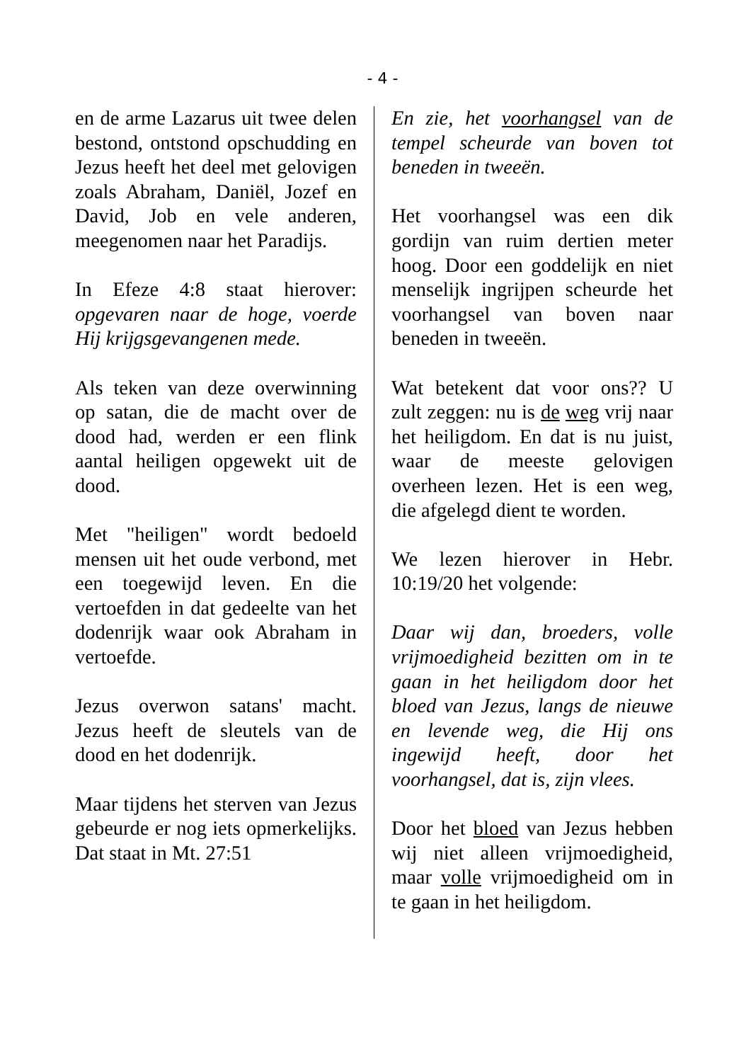- 4 -
en de arme Lazarus uit twee delen bestond, ontstond opschudding en Jezus heeft het deel met gelovigen zoals Abraham, Daniël, Jozef en David, Job en vele anderen, meegenomen naar het Paradijs.
In Efeze 4:8 staat hierover: opgevaren naar de hoge, voerde Hij krijgsgevangenen mede.
Als teken van deze overwinning op satan, die de macht over de dood had, werden er een flink aantal heiligen opgewekt uit de dood.
Met "heiligen" wordt bedoeld mensen uit het oude verbond, met een toegewijd leven. En die vertoefden in dat gedeelte van het dodenrijk waar ook Abraham in vertoefde.
Jezus overwon satans' macht. Jezus heeft de sleutels van de dood en het dodenrijk.
Maar tijdens het sterven van Jezus gebeurde er nog iets opmerkelijks. Dat staat in Mt. 27:51
En zie, het voorhangsel van de tempel scheurde van boven tot beneden in tweeën.
Het voorhangsel was een dik gordijn van ruim dertien meter hoog. Door een goddelijk en niet menselijk ingrijpen scheurde het voorhangsel van boven naar beneden in tweeën.
Wat betekent dat voor ons?? U zult zeggen: nu is de weg vrij naar het heiligdom. En dat is nu juist, waar de meeste gelovigen overheen lezen. Het is een weg, die afgelegd dient te worden.
We lezen hierover in Hebr. 10:19/20 het volgende:
Daar wij dan, broeders, volle vrijmoedigheid bezitten om in te gaan in het heiligdom door het bloed van Jezus, langs de nieuwe en levende weg, die Hij ons ingewijd heeft, door het voorhangsel, dat is, zijn vlees.
Door het bloed van Jezus hebben wij niet alleen vrijmoedigheid, maar volle vrijmoedigheid om in te gaan in het heiligdom.